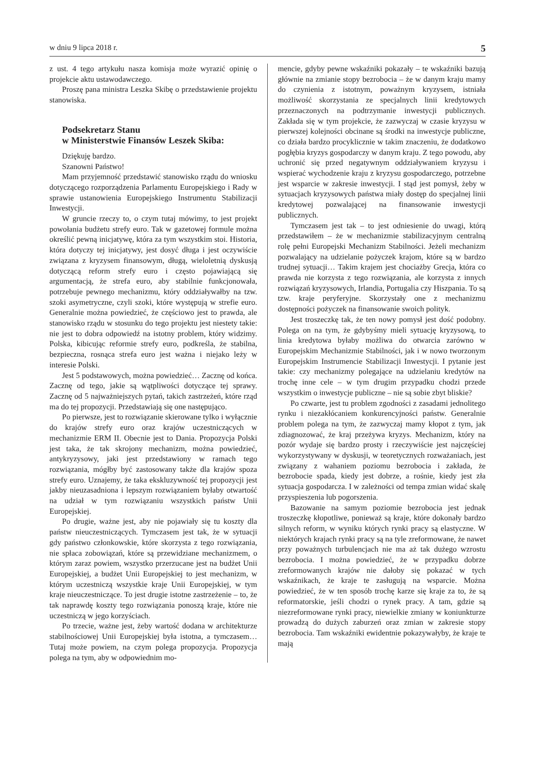w dniu 9 lipca 2018 r. 5
z ust. 4 tego artykułu nasza komisja może wyrazić opinię o projekcie aktu ustawodawczego.
Proszę pana ministra Leszka Skibę o przedstawienie projektu stanowiska.
Podsekretarz Stanu
w Ministerstwie Finansów Leszek Skiba:
Dziękuję bardzo.
Szanowni Państwo!
Mam przyjemność przedstawić stanowisko rządu do wniosku dotyczącego rozporządzenia Parlamentu Europejskiego i Rady w sprawie ustanowienia Europejskiego Instrumentu Stabilizacji Inwestycji.
W gruncie rzeczy to, o czym tutaj mówimy, to jest projekt powołania budżetu strefy euro. Tak w gazetowej formule można określić pewną inicjatywę, która za tym wszystkim stoi. Historia, która dotyczy tej inicjatywy, jest dosyć długa i jest oczywiście związana z kryzysem finansowym, długą, wieloletnią dyskusją dotyczącą reform strefy euro i często pojawiającą się argumentacją, że strefa euro, aby stabilnie funkcjonowała, potrzebuje pewnego mechanizmu, który oddziaływałby na tzw. szoki asymetryczne, czyli szoki, które występują w strefie euro. Generalnie można powiedzieć, że częściowo jest to prawda, ale stanowisko rządu w stosunku do tego projektu jest niestety takie: nie jest to dobra odpowiedź na istotny problem, który widzimy. Polska, kibicując reformie strefy euro, podkreśla, że stabilna, bezpieczna, rosnąca strefa euro jest ważna i niejako leży w interesie Polski.
Jest 5 podstawowych, można powiedzieć… Zacznę od końca. Zacznę od tego, jakie są wątpliwości dotyczące tej sprawy. Zacznę od 5 najważniejszych pytań, takich zastrzeżeń, które rząd ma do tej propozycji. Przedstawiają się one następująco.
Po pierwsze, jest to rozwiązanie skierowane tylko i wyłącznie do krajów strefy euro oraz krajów uczestniczących w mechanizmie ERM II. Obecnie jest to Dania. Propozycja Polski jest taka, że tak skrojony mechanizm, można powiedzieć, antykryzysowy, jaki jest przedstawiony w ramach tego rozwiązania, mógłby być zastosowany także dla krajów spoza strefy euro. Uznajemy, że taka ekskluzywność tej propozycji jest jakby nieuzasadniona i lepszym rozwiązaniem byłaby otwartość na udział w tym rozwiązaniu wszystkich państw Unii Europejskiej.
Po drugie, ważne jest, aby nie pojawiały się tu koszty dla państw nieuczestniczących. Tymczasem jest tak, że w sytuacji gdy państwo członkowskie, które skorzysta z tego rozwiązania, nie spłaca zobowiązań, które są przewidziane mechanizmem, o którym zaraz powiem, wszystko przerzucane jest na budżet Unii Europejskiej, a budżet Unii Europejskiej to jest mechanizm, w którym uczestniczą wszystkie kraje Unii Europejskiej, w tym kraje nieuczestniczące. To jest drugie istotne zastrzeżenie – to, że tak naprawdę koszty tego rozwiązania ponoszą kraje, które nie uczestniczą w jego korzyściach.
Po trzecie, ważne jest, żeby wartość dodana w architekturze stabilnościowej Unii Europejskiej była istotna, a tymczasem… Tutaj może powiem, na czym polega propozycja. Propozycja polega na tym, aby w odpowiednim mo-
mencie, gdyby pewne wskaźniki pokazały – te wskaźniki bazują głównie na zmianie stopy bezrobocia – że w danym kraju mamy do czynienia z istotnym, poważnym kryzysem, istniała możliwość skorzystania ze specjalnych linii kredytowych przeznaczonych na podtrzymanie inwestycji publicznych. Zakłada się w tym projekcie, że zazwyczaj w czasie kryzysu w pierwszej kolejności obcinane są środki na inwestycje publiczne, co działa bardzo procyklicznie w takim znaczeniu, że dodatkowo pogłębia kryzys gospodarczy w danym kraju. Z tego powodu, aby uchronić się przed negatywnym oddziaływaniem kryzysu i wspierać wychodzenie kraju z kryzysu gospodarczego, potrzebne jest wsparcie w zakresie inwestycji. I stąd jest pomysł, żeby w sytuacjach kryzysowych państwa miały dostęp do specjalnej linii kredytowej pozwalającej na finansowanie inwestycji publicznych.
Tymczasem jest tak – to jest odniesienie do uwagi, którą przedstawiłem – że w mechanizmie stabilizacyjnym centralną rolę pełni Europejski Mechanizm Stabilności. Jeżeli mechanizm pozwalający na udzielanie pożyczek krajom, które są w bardzo trudnej sytuacji… Takim krajem jest chociażby Grecja, która co prawda nie korzysta z tego rozwiązania, ale korzysta z innych rozwiązań kryzysowych, Irlandia, Portugalia czy Hiszpania. To są tzw. kraje peryferyjne. Skorzystały one z mechanizmu dostępności pożyczek na finansowanie swoich polityk.
Jest troszeczkę tak, że ten nowy pomysł jest dość podobny. Polega on na tym, że gdybyśmy mieli sytuację kryzysową, to linia kredytowa byłaby możliwa do otwarcia zarówno w Europejskim Mechanizmie Stabilności, jak i w nowo tworzonym Europejskim Instrumencie Stabilizacji Inwestycji. I pytanie jest takie: czy mechanizmy polegające na udzielaniu kredytów na trochę inne cele – w tym drugim przypadku chodzi przede wszystkim o inwestycje publiczne – nie są sobie zbyt bliskie?
Po czwarte, jest tu problem zgodności z zasadami jednolitego rynku i niezakłócaniem konkurencyjności państw. Generalnie problem polega na tym, że zazwyczaj mamy kłopot z tym, jak zdiagnozować, że kraj przeżywa kryzys. Mechanizm, który na pozór wydaje się bardzo prosty i rzeczywiście jest najczęściej wykorzystywany w dyskusji, w teoretycznych rozważaniach, jest związany z wahaniem poziomu bezrobocia i zakłada, że bezrobocie spada, kiedy jest dobrze, a rośnie, kiedy jest zła sytuacja gospodarcza. I w zależności od tempa zmian widać skalę przyspieszenia lub pogorszenia.
Bazowanie na samym poziomie bezrobocia jest jednak troszeczkę kłopotliwe, ponieważ są kraje, które dokonały bardzo silnych reform, w wyniku których rynki pracy są elastyczne. W niektórych krajach rynki pracy są na tyle zreformowane, że nawet przy poważnych turbulencjach nie ma aż tak dużego wzrostu bezrobocia. I można powiedzieć, że w przypadku dobrze zreformowanych krajów nie dałoby się pokazać w tych wskaźnikach, że kraje te zasługują na wsparcie. Można powiedzieć, że w ten sposób trochę karze się kraje za to, że są reformatorskie, jeśli chodzi o rynek pracy. A tam, gdzie są niezreformowane rynki pracy, niewielkie zmiany w koniunkturze prowadzą do dużych zaburzeń oraz zmian w zakresie stopy bezrobocia. Tam wskaźniki ewidentnie pokazywałyby, że kraje te mają